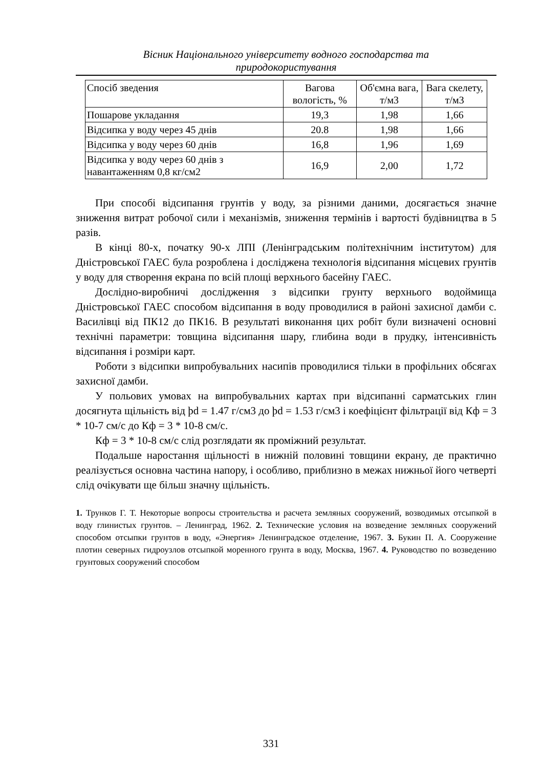Вісник Національного університету водного господарства та
природокористування
| Спосіб зведения | Вагова вологість, % | Об'ємна вага, т/м3 | Вага скелету, т/м3 |
| Пошарове укладання | 19,3 | 1,98 | 1,66 |
| Відсипка у воду через 45 днів | 20.8 | 1,98 | 1,66 |
| Відсипка у воду через 60 днів | 16,8 | 1,96 | 1,69 |
| Відсипка у воду через 60 днів з навантаженням 0,8 кг/см2 | 16,9 | 2,00 | 1,72 |
При способі відсипання грунтів у воду, за різними даними, досягається значне зниження витрат робочої сили і механізмів, зниження термінів і вартості будівництва в 5 разів.
В кінці 80-х, початку 90-х ЛПІ (Ленінградським політехнічним інститутом) для Дністровської ГАЕС була розроблена і досліджена технологія відсипання місцевих грунтів у воду для створення екрана по всій площі верхнього басейну ГАЕС.
Дослідно-виробничі дослідження з відсипки грунту верхнього водоймища Дністровської ГАЕС способом відсипання в воду проводилися в районі захисної дамби с. Василівці від ПК12 до ПК16. В результаті виконання цих робіт були визначені основні технічні параметри: товщина відсипання шару, глибина води в прудку, інтенсивність відсипання і розміри карт.
Роботи з відсипки випробувальних насипів проводилися тільки в профільних обсягах захисної дамби.
У польових умовах на випробувальних картах при відсипанні сарматських глин досягнута щільність від þd = 1.47 г/см3 до þd = 1.53 г/см3 і коефіцієнт фільтрації від Кф = 3 * 10-7 см/с до Кф = 3 * 10-8 см/с.
Кф = 3 * 10-8 см/с слід розглядати як проміжний результат.
Подальше наростання щільності в нижній половині товщини екрану, де практично реалізується основна частина напору, і особливо, приблизно в межах нижньої його четверті слід очікувати ще більш значну щільність.
1. Трунков Г. Т. Некоторые вопросы строительства и расчета земляных сооружений, возводимых отсыпкой в воду глинистых грунтов. – Ленинград, 1962. 2. Технические условия на возведение земляных сооружений способом отсыпки грунтов в воду, «Энергия» Ленинградское отделение, 1967. 3. Букин П. А. Сооружение плотин северных гидроузлов отсыпкой моренного грунта в воду, Москва, 1967. 4. Руководство по возведению грунтовых сооружений способом
331